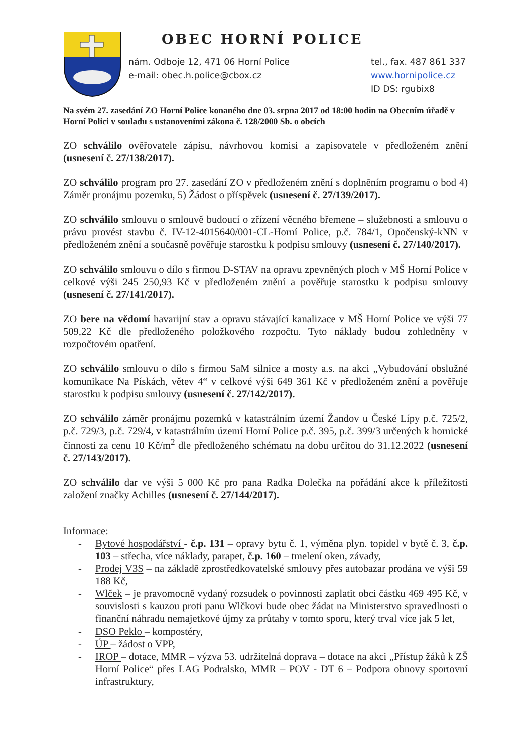OBEC HORNÍ POLICE
nám. Odboje 12, 471 06 Horní Police
e-mail: obec.h.police@cbox.cz
tel., fax. 487 861 337
www.hornipolice.cz
ID DS: rgubix8
Na svém 27. zasedání ZO Horní Police konaného dne 03. srpna 2017 od 18:00 hodin na Obecním úřadě v Horní Polici v souladu s ustanoveními zákona č. 128/2000 Sb. o obcích
ZO schválilo ověřovatele zápisu, návrhovou komisi a zapisovatele v předloženém znění (usnesení č. 27/138/2017).
ZO schválilo program pro 27. zasedání ZO v předloženém znění s doplněním programu o bod 4) Záměr pronájmu pozemku, 5) Žádost o příspěvek (usnesení č. 27/139/2017).
ZO schválilo smlouvu o smlouvě budoucí o zřízení věcného břemene – služebnosti a smlouvu o právu provést stavbu č. IV-12-4015640/001-CL-Horní Police, p.č. 784/1, Opočenský-kNN v předloženém znění a současně pověřuje starostku k podpisu smlouvy (usnesení č. 27/140/2017).
ZO schválilo smlouvu o dílo s firmou D-STAV na opravu zpevněných ploch v MŠ Horní Police v celkové výši 245 250,93 Kč v předloženém znění a pověřuje starostku k podpisu smlouvy (usnesení č. 27/141/2017).
ZO bere na vědomí havarijní stav a opravu stávající kanalizace v MŠ Horní Police ve výši 77 509,22 Kč dle předloženého položkového rozpočtu. Tyto náklady budou zohledněny v rozpočtovém opatření.
ZO schválilo smlouvu o dílo s firmou SaM silnice a mosty a.s. na akci „Vybudování obslužné komunikace Na Pískách, větev 4“ v celkové výši 649 361 Kč v předloženém znění a pověřuje starostku k podpisu smlouvy (usnesení č. 27/142/2017).
ZO schválilo záměr pronájmu pozemků v katastrálním území Žandov u České Lípy p.č. 725/2, p.č. 729/3, p.č. 729/4, v katastrálním území Horní Police p.č. 395, p.č. 399/3 určených k hornické činnosti za cenu 10 Kč/m<sup>2</sup> dle předloženého schématu na dobu určitou do 31.12.2022 (usnesení č. 27/143/2017).
ZO schválilo dar ve výši 5 000 Kč pro pana Radka Dolečka na pořádání akce k příležitosti založení značky Achilles (usnesení č. 27/144/2017).
Informace:
- Bytové hospodářství - č.p. 131 – opravy bytu č. 1, výměna plyn. topidel v bytě č. 3, č.p. 103 – střecha, více náklady, parapet, č.p. 160 – tmelení oken, závady,
- Prodej V3S – na základě zprostředkovatelské smlouvy přes autobazar prodána ve výši 59 188 Kč,
- Wlček – je pravomocně vydaný rozsudek o povinnosti zaplatit obci částku 469 495 Kč, v souvislosti s kauzou proti panu Wlčkovi bude obec žádat na Ministerstvo spravedlnosti o finanční náhradu nemajetkové újmy za průtahy v tomto sporu, který trval více jak 5 let,
- DSO Peklo – kompostéry,
- ÚP – žádost o VPP,
- IROP – dotace, MMR – výzva 53. udržitelná doprava – dotace na akci „Přístup žáků k ZŠ Horní Police“ přes LAG Podralsko, MMR – POV - DT 6 – Podpora obnovy sportovní infrastruktury,